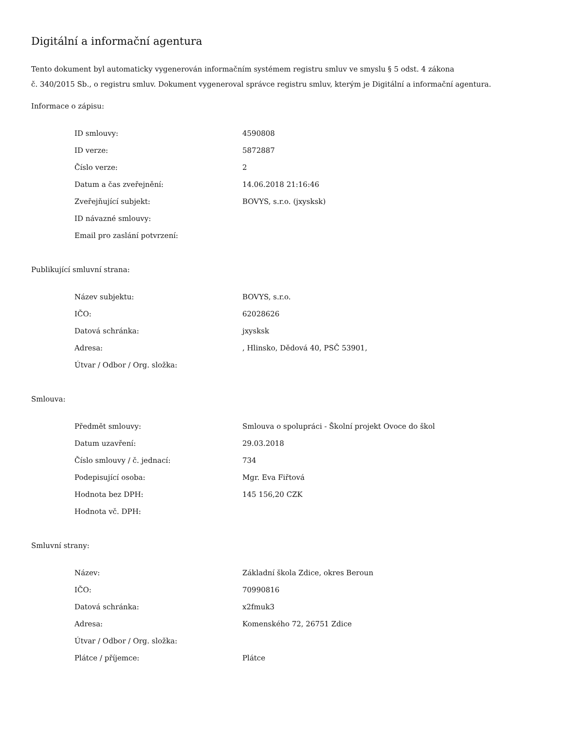Digitální a informační agentura
Tento dokument byl automaticky vygenerován informačním systémem registru smluv ve smyslu § 5 odst. 4 zákona
č. 340/2015 Sb., o registru smluv. Dokument vygeneroval správce registru smluv, kterým je Digitální a informační agentura.
Informace o zápisu:
| ID smlouvy: | 4590808 |
| ID verze: | 5872887 |
| Číslo verze: | 2 |
| Datum a čas zveřejnění: | 14.06.2018 21:16:46 |
| Zveřejňující subjekt: | BOVYS, s.r.o. (jxysksk) |
| ID návazné smlouvy: | |
| Email pro zaslání potvrzení: | |
Publikující smluvní strana:
| Název subjektu: | BOVYS, s.r.o. |
| IČO: | 62028626 |
| Datová schránka: | jxysksk |
| Adresa: | , Hlinsko, Dědová 40, PSČ 53901, |
| Útvar / Odbor / Org. složka: | |
Smlouva:
| Předmět smlouvy: | Smlouva o spolupráci - Školní projekt Ovoce do škol |
| Datum uzavření: | 29.03.2018 |
| Číslo smlouvy / č. jednací: | 734 |
| Podepisující osoba: | Mgr. Eva Fiřtová |
| Hodnota bez DPH: | 145 156,20 CZK |
| Hodnota vč. DPH: | |
Smluvní strany:
| Název: | Základní škola Zdice, okres Beroun |
| IČO: | 70990816 |
| Datová schránka: | x2fmuk3 |
| Adresa: | Komenského 72, 26751 Zdice |
| Útvar / Odbor / Org. složka: | |
| Plátce / příjemce: | Plátce |